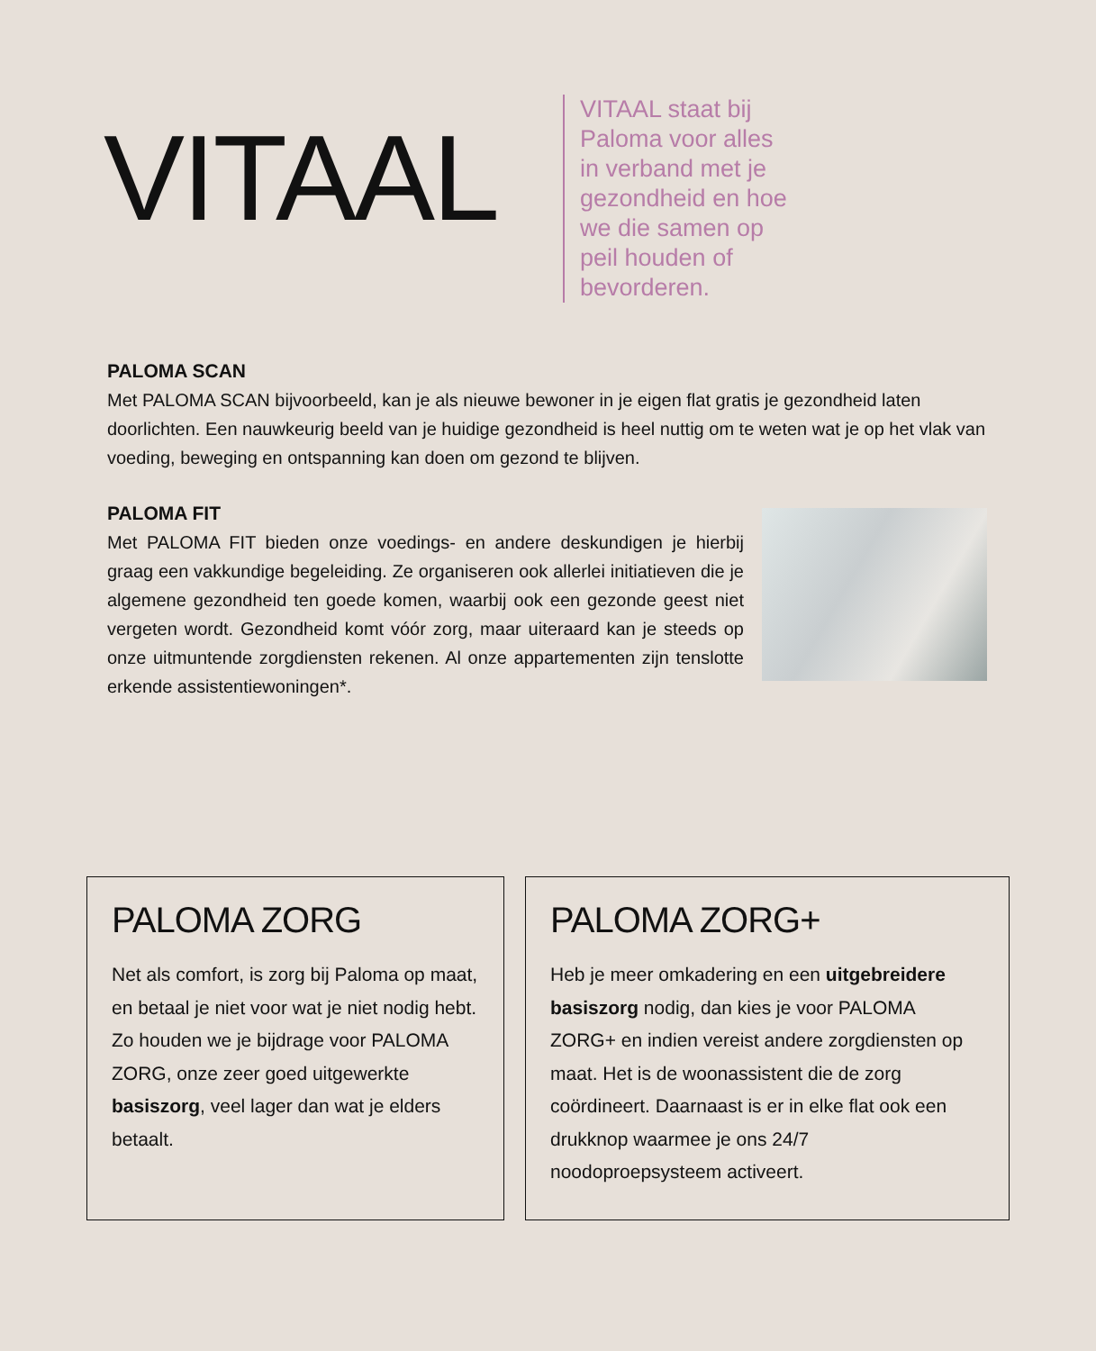VITAAL
VITAAL staat bij Paloma voor alles in verband met je gezondheid en hoe we die samen op peil houden of bevorderen.
PALOMA SCAN
Met PALOMA SCAN bijvoorbeeld, kan je als nieuwe bewoner in je eigen flat gratis je gezondheid laten doorlichten. Een nauwkeurig beeld van je huidige gezondheid is heel nuttig om te weten wat je op het vlak van voeding, beweging en ontspanning kan doen om gezond te blijven.
PALOMA FIT
Met PALOMA FIT bieden onze voedings- en andere deskundigen je hierbij graag een vakkundige begeleiding. Ze organiseren ook allerlei initiatieven die je algemene gezondheid ten goede komen, waarbij ook een gezonde geest niet vergeten wordt. Gezondheid komt vóór zorg, maar uiteraard kan je steeds op onze uitmuntende zorgdiensten rekenen. Al onze appartementen zijn tenslotte erkende assistentiewoningen*.
PALOMA ZORG
Net als comfort, is zorg bij Paloma op maat, en betaal je niet voor wat je niet nodig hebt. Zo houden we je bijdrage voor PALOMA ZORG, onze zeer goed uitgewerkte basiszorg, veel lager dan wat je elders betaalt.
PALOMA ZORG+
Heb je meer omkadering en een uitgebreidere basiszorg nodig, dan kies je voor PALOMA ZORG+ en indien vereist andere zorgdiensten op maat. Het is de woonassistent die de zorg coördineert. Daarnaast is er in elke flat ook een drukknop waarmee je ons 24/7 noodoproepsysteem activeert.